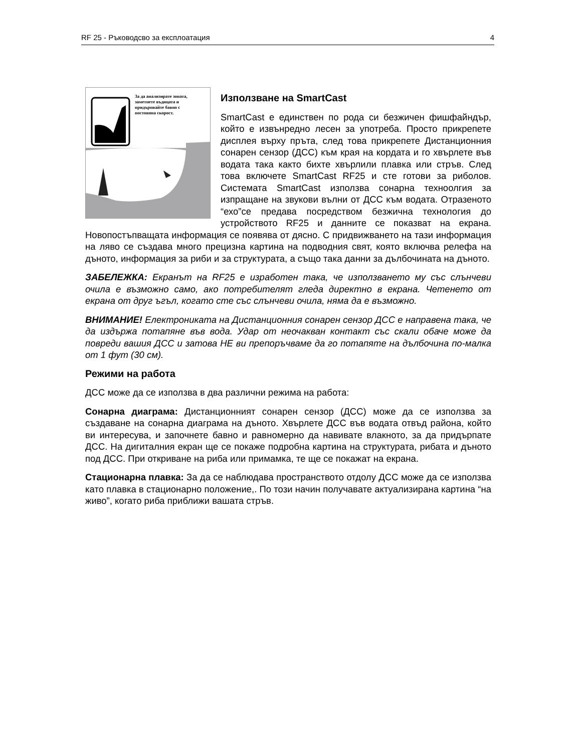RF 25 - Ръководсво за експлоатация 4
За да анализирате зоната,
заметнете въдицата и
придърпвайте бавно с
постоянна скорост.
Използване на SmartCast
SmartCast е единствен по рода си безжичен фишфайндър, който е извънредно лесен за употреба. Просто прикрепете дисплея върху пръта, след това прикрепете Дистанционния сонарен сензор (ДСС) към края на кордата и го хвърлете във водата така както бихте хвърлили плавка или стръв. След това включете SmartCast RF25 и сте готови за риболов. Системата SmartCast използва сонарна техноолгия за изпращане на звукови вълни от ДСС към водата. Отразеното “ехо”се предава посредством безжична технология до устройството RF25 и данните се показват на екрана. Новопостъпващата информация се появява от дясно. С придвижването на тази информация на ляво се създава много прецизна картина на подводния свят, която включва релефа на дъното, информация за риби и за структурата, а също така данни за дълбочината на дъното.
ЗАБЕЛЕЖКА: Екранът на RF25 е изработен така, че използването му със слънчеви очила е възможно само, ако потребителят гледа директно в екрана. Четенето от екрана от друг ъгъл, когато сте със слънчеви очила, няма да е възможно.
ВНИМАНИЕ! Електрониката на Дистанционния сонарен сензор ДСС е направена така, че да издържа потапяне във вода. Удар от неочакван контакт със скали обаче може да повреди вашия ДСС и затова НЕ ви препоръчваме да го потапяте на дълбочина по-малка от 1 фут (30 см).
Режими на работа
ДСС може да се използва в два различни режима на работа:
Сонарна диаграма: Дистанционният сонарен сензор (ДСС) може да се използва за създаване на сонарна диаграма на дъното. Хвърлете ДСС във водата отвъд района, който ви интересува, и започнете бавно и равномерно да навивате влакното, за да придърпате ДСС. На дигиталния екран ще се покаже подробна картина на структурата, рибата и дъното под ДСС. При откриване на риба или примамка, те ще се покажат на екрана.
Стационарна плавка: За да се наблюдава пространството отдолу ДСС може да се използва като плавка в стационарно положение,. По този начин получавате актуализирана картина “на живо”, когато риба приближи вашата стръв.